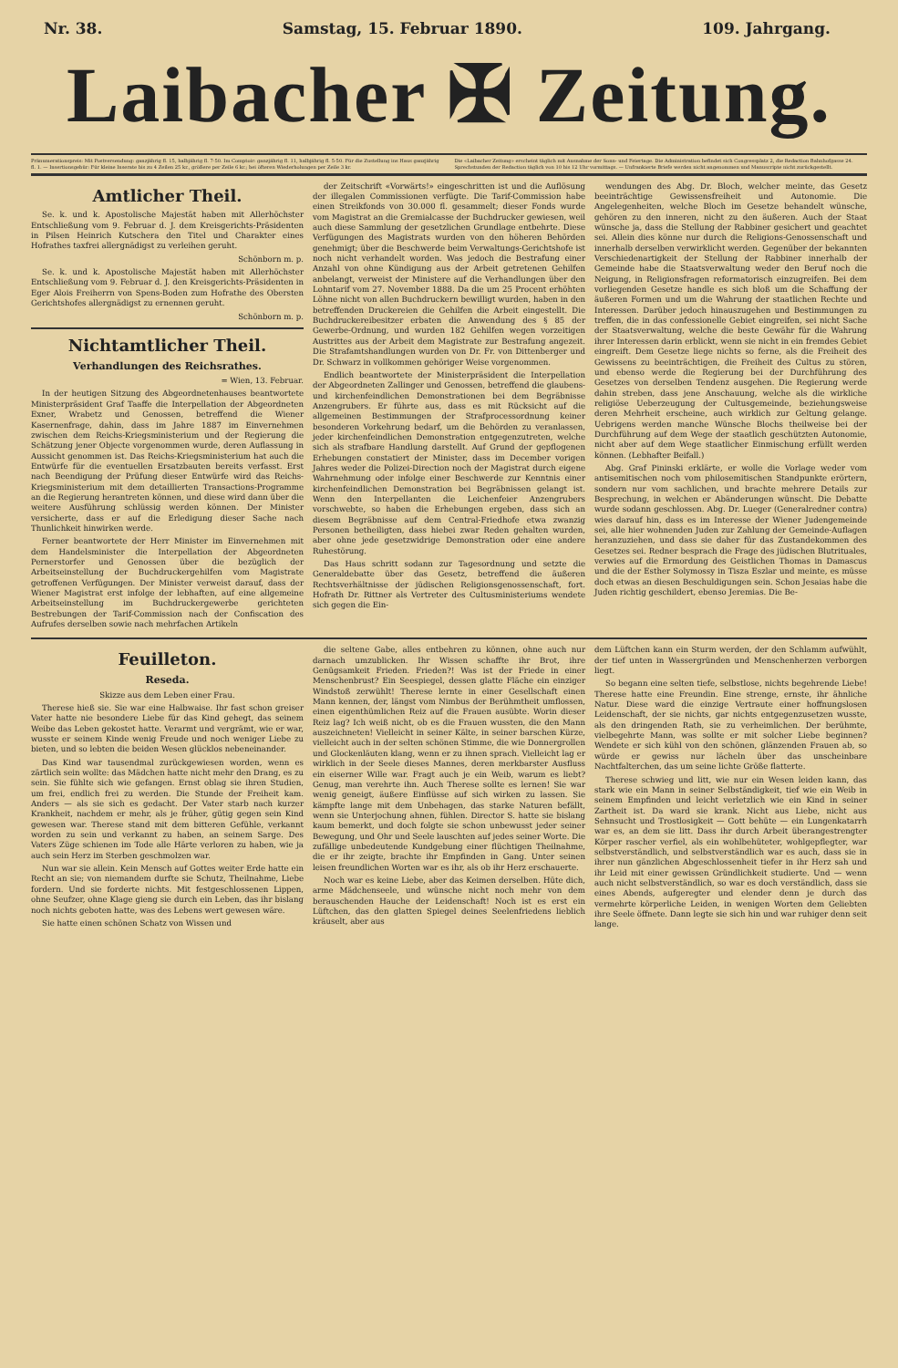Nr. 38. Samstag, 15. Februar 1890. 109. Jahrgang.
Laibacher ✠ Zeitung.
Pränumerationspreis: Mit Postversendung: ganzjährig fl. 15, halbjährig fl. 7·50. Im Comptoir: ganzjährig fl. 11, halbjährig fl. 5·50. Für die Zustellung ins Haus ganzjährig fl. 1. — Insertionsgebür: Für kleine Inserate bis zu 4 Zeilen 25 kr., größere per Zeile 6 kr.; bei öfteren Wiederholungen per Zeile 3 kr.
Die «Laibacher Zeitung» erscheint täglich mit Ausnahme der Sonn- und Feiertage. Die Administration befindet sich Congressplatz 2, die Redaction Bahnhofgasse 24. Sprechstunden der Redaction täglich von 10 bis 12 Uhr vormittags. — Unfrankierte Briefe werden nicht angenommen und Manuscripte nicht zurückgestellt.
Amtlicher Theil.
Se. k. und k. Apostolische Majestät haben mit Allerhöchster Entschließung vom 9. Februar d. J. dem Kreisgerichts-Präsidenten in Pilsen Heinrich Kutschera den Titel und Charakter eines Hofrathes taxfrei allergnädigst zu verleihen geruht.
Schönborn m. p.
Se. k. und k. Apostolische Majestät haben mit Allerhöchster Entschließung vom 9. Februar d. J. den Kreisgerichts-Präsidenten in Eger Alois Freiherrn von Spens-Boden zum Hofrathe des Obersten Gerichtshofes allergnädigst zu ernennen geruht.
Schönborn m. p.
Nichtamtlicher Theil.
Verhandlungen des Reichsrathes.
= Wien, 13. Februar.
In der heutigen Sitzung des Abgeordnetenhauses beantwortete Ministerpräsident Graf Taaffe die Interpellation der Abgeordneten Exner, Wrabetz und Genossen, betreffend die Wiener Kasernenfrage, dahin, dass im Jahre 1887 im Einvernehmen zwischen dem Reichs-Kriegsministerium und der Regierung die Schätzung jener Objecte vorgenommen wurde, deren Auflassung in Aussicht genommen ist. Das Reichs-Kriegsministerium hat auch die Entwürfe für die eventuellen Ersatzbauten bereits verfasst. Erst nach Beendigung der Prüfung dieser Entwürfe wird das Reichs-Kriegsministerium mit dem detaillierten Transactions-Programme an die Regierung herantreten können, und diese wird dann über die weitere Ausführung schlüssig werden können. Der Minister versicherte, dass er auf die Erledigung dieser Sache nach Thunlichkeit hinwirken werde.
Ferner beantwortete der Herr Minister im Einvernehmen mit dem Handelsminister die Interpellation der Abgeordneten Pernerstorfer und Genossen über die bezüglich der Arbeitseinstellung der Buchdruckergehilfen vom Magistrate getroffenen Verfügungen. Der Minister verweist darauf, dass der Wiener Magistrat erst infolge der lebhaften, auf eine allgemeine Arbeitseinstellung im Buchdruckergewerbe gerichteten Bestrebungen der Tarif-Commission nach der Confiscation des Aufrufes derselben sowie nach mehrfachen Artikeln
der Zeitschrift «Vorwärts!» eingeschritten ist und die Auflösung der illegalen Commissionen verfügte. Die Tarif-Commission habe einen Streikfonds von 30.000 fl. gesammelt; dieser Fonds wurde vom Magistrat an die Gremialcasse der Buchdrucker gewiesen, weil auch diese Sammlung der gesetzlichen Grundlage entbehrte. Diese Verfügungen des Magistrats wurden von den höheren Behörden genehmigt; über die Beschwerde beim Verwaltungs-Gerichtshofe ist noch nicht verhandelt worden. Was jedoch die Bestrafung einer Anzahl von ohne Kündigung aus der Arbeit getretenen Gehilfen anbelangt, verweist der Ministere auf die Verhandlungen über den Lohntarif vom 27. November 1888. Da die um 25 Procent erhöhten Löhne nicht von allen Buchdruckern bewilligt wurden, haben in den betreffenden Druckereien die Gehilfen die Arbeit eingestellt. Die Buchdruckereibesitzer erbaten die Anwendung des § 85 der Gewerbe-Ordnung, und wurden 182 Gehilfen wegen vorzeitigen Austrittes aus der Arbeit dem Magistrate zur Bestrafung angezeit. Die Strafamtshandlungen wurden von Dr. Fr. von Dittenberger und Dr. Schwarz in vollkommen gehöriger Weise vorgenommen.
Endlich beantwortete der Ministerpräsident die Interpellation der Abgeordneten Zallinger und Genossen, betreffend die glaubens- und kirchenfeindlichen Demonstrationen bei dem Begräbnisse Anzengrubers. Er führte aus, dass es mit Rücksicht auf die allgemeinen Bestimmungen der Strafprocessordnung keiner besonderen Vorkehrung bedarf, um die Behörden zu veranlassen, jeder kirchenfeindlichen Demonstration entgegenzutreten, welche sich als strafbare Handlung darstellt. Auf Grund der gepflogenen Erhebungen constatiert der Minister, dass im December vorigen Jahres weder die Polizei-Direction noch der Magistrat durch eigene Wahrnehmung oder infolge einer Beschwerde zur Kenntnis einer kirchenfeindlichen Demonstration bei Begräbnissen gelangt ist. Wenn den Interpellanten die Leichenfeier Anzengrubers vorschwebte, so haben die Erhebungen ergeben, dass sich an diesem Begräbnisse auf dem Central-Friedhofe etwa zwanzig Personen betheiligten, dass hiebei zwar Reden gehalten wurden, aber ohne jede gesetzwidrige Demonstration oder eine andere Ruhestörung.
Das Haus schritt sodann zur Tagesordnung und setzte die Generaldebatte über das Gesetz, betreffend die äußeren Rechtsverhältnisse der jüdischen Religionsgenossenschaft, fort. Hofrath Dr. Rittner als Vertreter des Cultusministeriums wendete sich gegen die Ein-
wendungen des Abg. Dr. Bloch, welcher meinte, das Gesetz beeinträchtige Gewissensfreiheit und Autonomie. Die Angelegenheiten, welche Bloch im Gesetze behandelt wünsche, gehören zu den inneren, nicht zu den äußeren. Auch der Staat wünsche ja, dass die Stellung der Rabbiner gesichert und geachtet sei. Allein dies könne nur durch die Religions-Genossenschaft und innerhalb derselben verwirklicht werden. Gegenüber der bekannten Verschiedenartigkeit der Stellung der Rabbiner innerhalb der Gemeinde habe die Staatsverwaltung weder den Beruf noch die Neigung, in Religionsfragen reformatorisch einzugreifen. Bei dem vorliegenden Gesetze handle es sich bloß um die Schaffung der äußeren Formen und um die Wahrung der staatlichen Rechte und Interessen. Darüber jedoch hinauszugehen und Bestimmungen zu treffen, die in das confessionelle Gebiet eingreifen, sei nicht Sache der Staatsverwaltung, welche die beste Gewähr für die Wahrung ihrer Interessen darin erblickt, wenn sie nicht in ein fremdes Gebiet eingreift. Dem Gesetze liege nichts so ferne, als die Freiheit des Gewissens zu beeinträchtigen, die Freiheit des Cultus zu stören, und ebenso werde die Regierung bei der Durchführung des Gesetzes von derselben Tendenz ausgehen. Die Regierung werde dahin streben, dass jene Anschauung, welche als die wirkliche religiöse Ueberzeugung der Cultusgemeinde, beziehungsweise deren Mehrheit erscheine, auch wirklich zur Geltung gelange. Uebrigens werden manche Wünsche Blochs theilweise bei der Durchführung auf dem Wege der staatlich geschützten Autonomie, nicht aber auf dem Wege staatlicher Einmischung erfüllt werden können. (Lebhafter Beifall.)
Abg. Graf Pininski erklärte, er wolle die Vorlage weder vom antisemitischen noch vom philosemitischen Standpunkte erörtern, sondern nur vom sachlichen, und brachte mehrere Details zur Besprechung, in welchen er Abänderungen wünscht. Die Debatte wurde sodann geschlossen. Abg. Dr. Lueger (Generalredner contra) wies darauf hin, dass es im Interesse der Wiener Judengemeinde sei, alle hier wohnenden Juden zur Zahlung der Gemeinde-Auflagen heranzuziehen, und dass sie daher für das Zustandekommen des Gesetzes sei. Redner besprach die Frage des jüdischen Blutrituales, verwies auf die Ermordung des Geistlichen Thomas in Damascus und die der Esther Solymossy in Tisza Eszlar und meinte, es müsse doch etwas an diesen Beschuldigungen sein. Schon Jesaias habe die Juden richtig geschildert, ebenso Jeremias. Die Be-
Feuilleton.
Reseda.
Skizze aus dem Leben einer Frau.
Therese hieß sie. Sie war eine Halbwaise. Ihr fast schon greiser Vater hatte nie besondere Liebe für das Kind gehegt, das seinem Weibe das Leben gekostet hatte. Verarmt und vergrämt, wie er war, wusste er seinem Kinde wenig Freude und noch weniger Liebe zu bieten, und so lebten die beiden Wesen glücklos nebeneinander.
Das Kind war tausendmal zurückgewiesen worden, wenn es zärtlich sein wollte: das Mädchen hatte nicht mehr den Drang, es zu sein. Sie fühlte sich wie gefangen. Ernst oblag sie ihren Studien, um frei, endlich frei zu werden. Die Stunde der Freiheit kam. Anders — als sie sich es gedacht. Der Vater starb nach kurzer Krankheit, nachdem er mehr, als je früher, gütig gegen sein Kind gewesen war. Therese stand mit dem bitteren Gefühle, verkannt worden zu sein und verkannt zu haben, an seinem Sarge. Des Vaters Züge schienen im Tode alle Härte verloren zu haben, wie ja auch sein Herz im Sterben geschmolzen war.
Nun war sie allein. Kein Mensch auf Gottes weiter Erde hatte ein Recht an sie; von niemandem durfte sie Schutz, Theilnahme, Liebe fordern. Und sie forderte nichts. Mit festgeschlossenen Lippen, ohne Seufzer, ohne Klage gieng sie durch ein Leben, das ihr bislang noch nichts geboten hatte, was des Lebens wert gewesen wäre.
Sie hatte einen schönen Schatz von Wissen und
die seltene Gabe, alles entbehren zu können, ohne auch nur darnach umzublicken. Ihr Wissen schaffte ihr Brot, ihre Genügsamkeit Frieden. Frieden?! Was ist der Friede in einer Menschenbrust? Ein Seespiegel, dessen glatte Fläche ein einziger Windstoß zerwühlt! Therese lernte in einer Gesellschaft einen Mann kennen, der, längst vom Nimbus der Berühmtheit umflossen, einen eigenthümlichen Reiz auf die Frauen ausübte. Worin dieser Reiz lag? Ich weiß nicht, ob es die Frauen wussten, die den Mann auszeichneten! Vielleicht in seiner Kälte, in seiner barschen Kürze, vielleicht auch in der selten schönen Stimme, die wie Donnergrollen und Glockenläuten klang, wenn er zu ihnen sprach. Vielleicht lag er wirklich in der Seele dieses Mannes, deren merkbarster Ausfluss ein eiserner Wille war. Fragt auch je ein Weib, warum es liebt? Genug, man verehrte ihn. Auch Therese sollte es lernen! Sie war wenig geneigt, äußere Einflüsse auf sich wirken zu lassen. Sie kämpfte lange mit dem Unbehagen, das starke Naturen befällt, wenn sie Unterjochung ahnen, fühlen. Director S. hatte sie bislang kaum bemerkt, und doch folgte sie schon unbewusst jeder seiner Bewegung, und Ohr und Seele lauschten auf jedes seiner Worte. Die zufällige unbedeutende Kundgebung einer flüchtigen Theilnahme, die er ihr zeigte, brachte ihr Empfinden in Gang. Unter seinen leisen freundlichen Worten war es ihr, als ob ihr Herz erschauerte.
Noch war es keine Liebe, aber das Keimen derselben. Hüte dich, arme Mädchenseele, und wünsche nicht noch mehr von dem berauschenden Hauche der Leidenschaft! Noch ist es erst ein Lüftchen, das den glatten Spiegel deines Seelenfriedens lieblich kräuselt, aber aus
dem Lüftchen kann ein Sturm werden, der den Schlamm aufwühlt, der tief unten in Wassergründen und Menschenherzen verborgen liegt.
So begann eine selten tiefe, selbstlose, nichts begehrende Liebe! Therese hatte eine Freundin. Eine strenge, ernste, ihr ähnliche Natur. Diese ward die einzige Vertraute einer hoffnungslosen Leidenschaft, der sie nichts, gar nichts entgegenzusetzen wusste, als den dringenden Rath, sie zu verheimlichen. Der berühmte, vielbegehrte Mann, was sollte er mit solcher Liebe beginnen? Wendete er sich kühl von den schönen, glänzenden Frauen ab, so würde er gewiss nur lächeln über das unscheinbare Nachtfalterchen, das um seine lichte Größe flatterte.
Therese schwieg und litt, wie nur ein Wesen leiden kann, das stark wie ein Mann in seiner Selbständigkeit, tief wie ein Weib in seinem Empfinden und leicht verletzlich wie ein Kind in seiner Zartheit ist. Da ward sie krank. Nicht aus Liebe, nicht aus Sehnsucht und Trostlosigkeit — Gott behüte — ein Lungenkatarrh war es, an dem sie litt. Dass ihr durch Arbeit überangestrengter Körper rascher verfiel, als ein wohlbehüteter, wohlgepflegter, war selbstverständlich, und selbstverständlich war es auch, dass sie in ihrer nun gänzlichen Abgeschlossenheit tiefer in ihr Herz sah und ihr Leid mit einer gewissen Gründlichkeit studierte. Und — wenn auch nicht selbstverständlich, so war es doch verständlich, dass sie eines Abends, aufgeregter und elender denn je durch das vermehrte körperliche Leiden, in wenigen Worten dem Geliebten ihre Seele öffnete. Dann legte sie sich hin und war ruhiger denn seit lange.